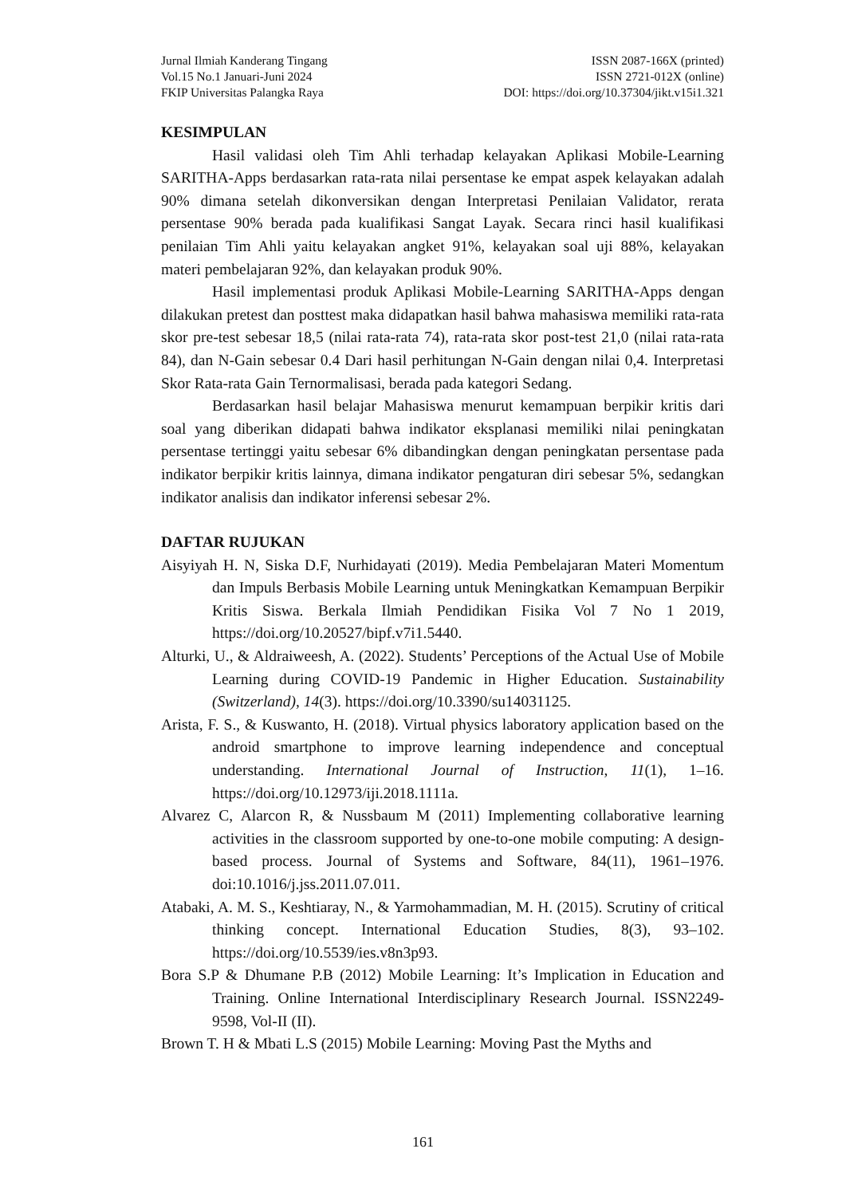Jurnal Ilmiah Kanderang Tingang
Vol.15 No.1 Januari-Juni 2024
FKIP Universitas Palangka Raya
ISSN 2087-166X (printed)
ISSN 2721-012X (online)
DOI: https://doi.org/10.37304/jikt.v15i1.321
KESIMPULAN
Hasil validasi oleh Tim Ahli terhadap kelayakan Aplikasi Mobile-Learning SARITHA-Apps berdasarkan rata-rata nilai persentase ke empat aspek kelayakan adalah 90% dimana setelah dikonversikan dengan Interpretasi Penilaian Validator, rerata persentase 90% berada pada kualifikasi Sangat Layak. Secara rinci hasil kualifikasi penilaian Tim Ahli yaitu kelayakan angket 91%, kelayakan soal uji 88%, kelayakan materi pembelajaran 92%, dan kelayakan produk 90%.
Hasil implementasi produk Aplikasi Mobile-Learning SARITHA-Apps dengan dilakukan pretest dan posttest maka didapatkan hasil bahwa mahasiswa memiliki rata-rata skor pre-test sebesar 18,5 (nilai rata-rata 74), rata-rata skor post-test 21,0 (nilai rata-rata 84), dan N-Gain sebesar 0.4 Dari hasil perhitungan N-Gain dengan nilai 0,4. Interpretasi Skor Rata-rata Gain Ternormalisasi, berada pada kategori Sedang.
Berdasarkan hasil belajar Mahasiswa menurut kemampuan berpikir kritis dari soal yang diberikan didapati bahwa indikator eksplanasi memiliki nilai peningkatan persentase tertinggi yaitu sebesar 6% dibandingkan dengan peningkatan persentase pada indikator berpikir kritis lainnya, dimana indikator pengaturan diri sebesar 5%, sedangkan indikator analisis dan indikator inferensi sebesar 2%.
DAFTAR RUJUKAN
Aisyiyah H. N, Siska D.F, Nurhidayati (2019). Media Pembelajaran Materi Momentum dan Impuls Berbasis Mobile Learning untuk Meningkatkan Kemampuan Berpikir Kritis Siswa. Berkala Ilmiah Pendidikan Fisika Vol 7 No 1 2019, https://doi.org/10.20527/bipf.v7i1.5440.
Alturki, U., & Aldraiweesh, A. (2022). Students’ Perceptions of the Actual Use of Mobile Learning during COVID-19 Pandemic in Higher Education. Sustainability (Switzerland), 14(3). https://doi.org/10.3390/su14031125.
Arista, F. S., & Kuswanto, H. (2018). Virtual physics laboratory application based on the android smartphone to improve learning independence and conceptual understanding. International Journal of Instruction, 11(1), 1–16. https://doi.org/10.12973/iji.2018.1111a.
Alvarez C, Alarcon R, & Nussbaum M (2011) Implementing collaborative learning activities in the classroom supported by one-to-one mobile computing: A design-based process. Journal of Systems and Software, 84(11), 1961–1976. doi:10.1016/j.jss.2011.07.011.
Atabaki, A. M. S., Keshtiaray, N., & Yarmohammadian, M. H. (2015). Scrutiny of critical thinking concept. International Education Studies, 8(3), 93–102. https://doi.org/10.5539/ies.v8n3p93.
Bora S.P & Dhumane P.B (2012) Mobile Learning: It’s Implication in Education and Training. Online International Interdisciplinary Research Journal. ISSN2249-9598, Vol-II (II).
Brown T. H & Mbati L.S (2015) Mobile Learning: Moving Past the Myths and
161